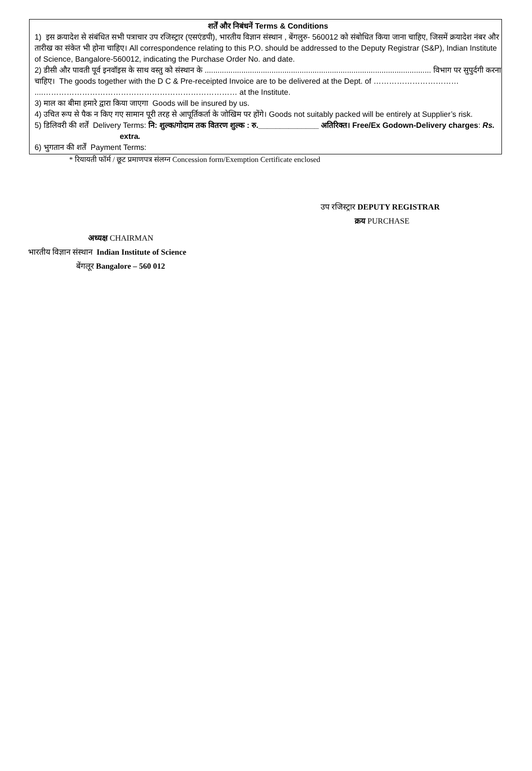शर्तें और निबंधनें Terms & Conditions
1) इस क्रयादेश से संबंधित सभी पत्राचार उप रजिस्ट्रार (एसएंडपी), भारतीय विज्ञान संस्थान , बेंगलुरु- 560012 को संबोधित किया जाना चाहिए, जिसमें क्रयादेश नंबर और तारीख का संकेत भी होना चाहिए। All correspondence relating to this P.O. should be addressed to the Deputy Registrar (S&P), Indian Institute of Science, Bangalore-560012, indicating the Purchase Order No. and date.
2) डीसी और पावती पूर्व इनवॉइस के साथ वस्तु को संस्थान के ......................................................................................................... विभाग पर सुपुर्दगी करना चाहिए। The goods together with the D C & Pre-receipted Invoice are to be delivered at the Dept. of …………………………… ....………………………………………………………………… at the Institute.
3) माल का बीमा हमारे द्वारा किया जाएगा Goods will be insured by us.
4) उचित रूप से पैक न किए गए सामान पूरी तरह से आपूर्तिकर्ता के जोखिम पर होंगे। Goods not suitably packed will be entirely at Supplier’s risk.
5) डिलिवरी की शर्तें Delivery Terms: नि: शुल्क/गोदाम तक वितरण शुल्क : रु.______________ अतिरिक्त। Free/Ex Godown-Delivery charges: Rs. extra.
6) भुगतान की शर्तें Payment Terms:
* रियायती फॉर्म / छूट प्रमाणपत्र संलग्न Concession form/Exemption Certificate enclosed
उप रजिस्ट्रार DEPUTY REGISTRAR
क्रय PURCHASE
अध्यक्ष CHAIRMAN
भारतीय विज्ञान संस्थान Indian Institute of Science
बेंगलूर Bangalore – 560 012